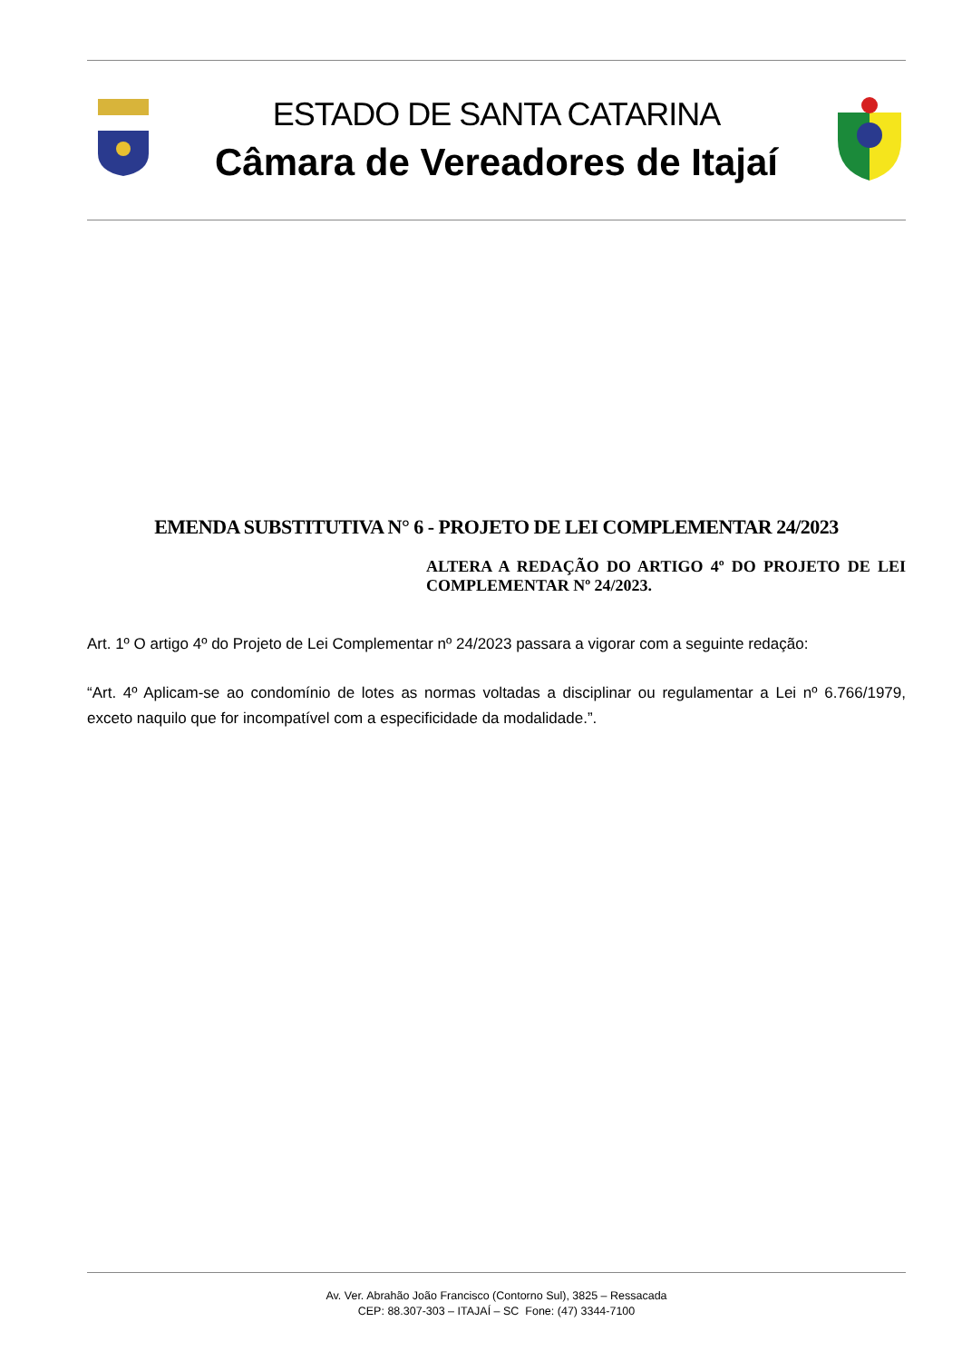ESTADO DE SANTA CATARINA
Câmara de Vereadores de Itajaí
EMENDA SUBSTITUTIVA N° 6 - PROJETO DE LEI COMPLEMENTAR 24/2023
ALTERA A REDAÇÃO DO ARTIGO 4º DO PROJETO DE LEI COMPLEMENTAR Nº 24/2023.
Art. 1º O artigo 4º do Projeto de Lei Complementar nº 24/2023 passara a vigorar com a seguinte redação:
“Art. 4º Aplicam-se ao condomínio de lotes as normas voltadas a disciplinar ou regulamentar a Lei nº 6.766/1979, exceto naquilo que for incompatível com a especificidade da modalidade.”.
Av. Ver. Abrahão João Francisco (Contorno Sul), 3825 – Ressacada
CEP: 88.307-303 – ITAJAÍ – SC Fone: (47) 3344-7100